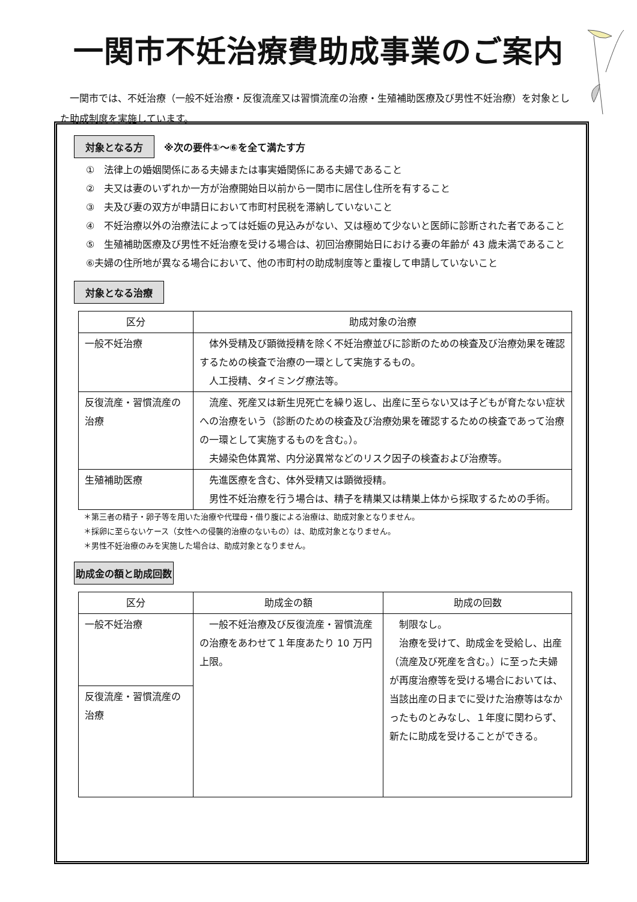一関市不妊治療費助成事業のご案内
　一関市では、不妊治療（一般不妊治療・反復流産又は習慣流産の治療・生殖補助医療及び男性不妊治療）を対象とした助成制度を実施しています。
対象となる方　※次の要件①～⑥を全て満たす方
①　法律上の婚姻関係にある夫婦または事実婚関係にある夫婦であること
②　夫又は妻のいずれか一方が治療開始日以前から一関市に居住し住所を有すること
③　夫及び妻の双方が申請日において市町村民税を滞納していないこと
④　不妊治療以外の治療法によっては妊娠の見込みがない、又は極めて少ないと医師に診断された者であること
⑤　生殖補助医療及び男性不妊治療を受ける場合は、初回治療開始日における妻の年齢が 43 歳未満であること
⑥夫婦の住所地が異なる場合において、他の市町村の助成制度等と重複して申請していないこと
対象となる治療
| 区分 | 助成対象の治療 |
| --- | --- |
| 一般不妊治療 | 体外受精及び顕微授精を除く不妊治療並びに診断のための検査及び治療効果を確認するための検査で治療の一環として実施するもの。 人工授精、タイミング療法等。 |
| 反復流産・習慣流産の治療 | 流産、死産又は新生児死亡を繰り返し、出産に至らない又は子どもが育たない症状への治療をいう（診断のための検査及び治療効果を確認するための検査であって治療の一環として実施するものを含む。）。 夫婦染色体異常、内分泌異常などのリスク因子の検査および治療等。 |
| 生殖補助医療 | 先進医療を含む、体外受精又は顕微授精。 男性不妊治療を行う場合は、精子を精巣又は精巣上体から採取するための手術。 |
＊第三者の精子・卵子等を用いた治療や代理母・借り腹による治療は、助成対象となりません。
＊採卵に至らないケース（女性への侵襲的治療のないもの）は、助成対象となりません。
＊男性不妊治療のみを実施した場合は、助成対象となりません。
助成金の額と助成回数
| 区分 | 助成金の額 | 助成の回数 |
| --- | --- | --- |
| 一般不妊治療 | 一般不妊治療及び反復流産・習慣流産の治療をあわせて１年度あたり 10 万円上限。 | 制限なし。 治療を受けて、助成金を受給し、出産（流産及び死産を含む。）に至った夫婦が再度治療等を受ける場合においては、当該出産の日までに受けた治療等はなかったものとみなし、１年度に関わらず、新たに助成を受けることができる。 |
| 反復流産・習慣流産の治療 | | |